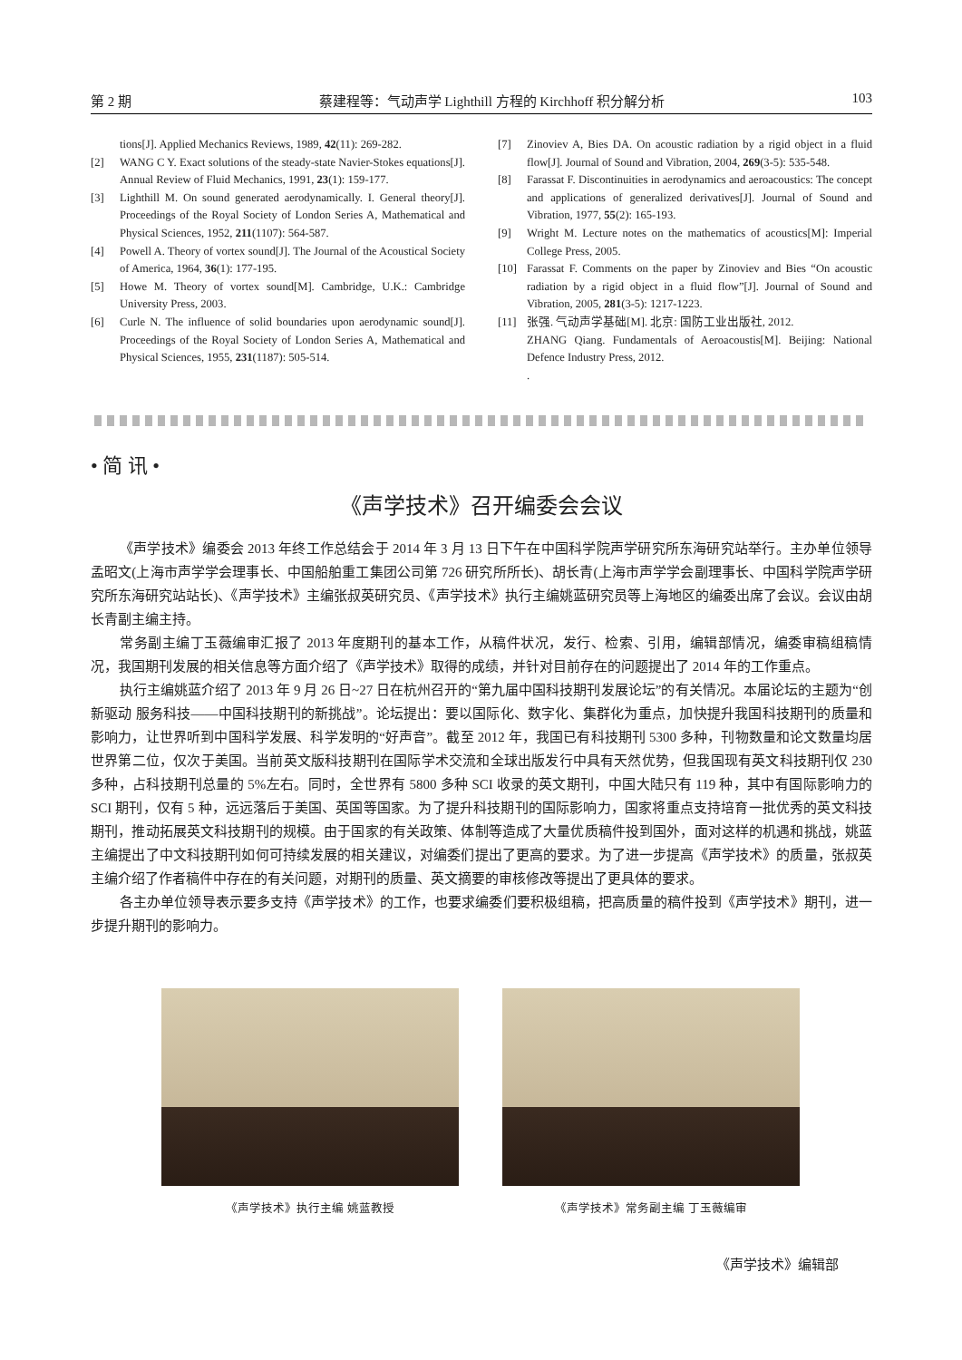第 2 期 蔡建程等：气动声学 Lighthill 方程的 Kirchhoff 积分解分析 103
tions[J]. Applied Mechanics Reviews, 1989, 42(11): 269-282.
[2] WANG C Y. Exact solutions of the steady-state Navier-Stokes equations[J]. Annual Review of Fluid Mechanics, 1991, 23(1): 159-177.
[3] Lighthill M. On sound generated aerodynamically. I. General theory[J]. Proceedings of the Royal Society of London Series A, Mathematical and Physical Sciences, 1952, 211(1107): 564-587.
[4] Powell A. Theory of vortex sound[J]. The Journal of the Acoustical Society of America, 1964, 36(1): 177-195.
[5] Howe M. Theory of vortex sound[M]. Cambridge, U.K.: Cambridge University Press, 2003.
[6] Curle N. The influence of solid boundaries upon aerodynamic sound[J]. Proceedings of the Royal Society of London Series A, Mathematical and Physical Sciences, 1955, 231(1187): 505-514.
[7] Zinoviev A, Bies DA. On acoustic radiation by a rigid object in a fluid flow[J]. Journal of Sound and Vibration, 2004, 269(3-5): 535-548.
[8] Farassat F. Discontinuities in aerodynamics and aeroacoustics: The concept and applications of generalized derivatives[J]. Journal of Sound and Vibration, 1977, 55(2): 165-193.
[9] Wright M. Lecture notes on the mathematics of acoustics[M]: Imperial College Press, 2005.
[10] Farassat F. Comments on the paper by Zinoviev and Bies “On acoustic radiation by a rigid object in a fluid flow”[J]. Journal of Sound and Vibration, 2005, 281(3-5): 1217-1223.
[11] 张强. 气动声学基础[M]. 北京: 国防工业出版社, 2012.
ZHANG Qiang. Fundamentals of Aeroacoustis[M]. Beijing: National Defence Industry Press, 2012.
.
• 简 讯 •
《声学技术》召开编委会会议
《声学技术》编委会 2013 年终工作总结会于 2014 年 3 月 13 日下午在中国科学院声学研究所东海研究站举行。主办单位领导孟昭文(上海市声学学会理事长、中国船舶重工集团公司第 726 研究所所长)、胡长青(上海市声学学会副理事长、中国科学院声学研究所东海研究站站长)、《声学技术》主编张叔英研究员、《声学技术》执行主编姚蓝研究员等上海地区的编委出席了会议。会议由胡长青副主编主持。
常务副主编丁玉薇编审汇报了 2013 年度期刊的基本工作，从稿件状况，发行、检索、引用，编辑部情况，编委审稿组稿情况，我国期刊发展的相关信息等方面介绍了《声学技术》取得的成绩，并针对目前存在的问题提出了 2014 年的工作重点。
执行主编姚蓝介绍了 2013 年 9 月 26 日~27 日在杭州召开的“第九届中国科技期刊发展论坛”的有关情况。本届论坛的主题为“创新驱动 服务科技——中国科技期刊的新挑战”。论坛提出：要以国际化、数字化、集群化为重点，加快提升我国科技期刊的质量和影响力，让世界听到中国科学发展、科学发明的“好声音”。截至 2012 年，我国已有科技期刊 5300 多种，刊物数量和论文数量均居世界第二位，仅次于美国。当前英文版科技期刊在国际学术交流和全球出版发行中具有天然优势，但我国现有英文科技期刊仅 230 多种，占科技期刊总量的 5%左右。同时，全世界有 5800 多种 SCI 收录的英文期刊，中国大陆只有 119 种，其中有国际影响力的 SCI 期刊，仅有 5 种，远远落后于美国、英国等国家。为了提升科技期刊的国际影响力，国家将重点支持培育一批优秀的英文科技期刊，推动拓展英文科技期刊的规模。由于国家的有关政策、体制等造成了大量优质稿件投到国外，面对这样的机遇和挑战，姚蓝主编提出了中文科技期刊如何可持续发展的相关建议，对编委们提出了更高的要求。为了进一步提高《声学技术》的质量，张叔英主编介绍了作者稿件中存在的有关问题，对期刊的质量、英文摘要的审核修改等提出了更具体的要求。
各主办单位领导表示要多支持《声学技术》的工作，也要求编委们要积极组稿，把高质量的稿件投到《声学技术》期刊，进一步提升期刊的影响力。
《声学技术》执行主编 姚蓝教授 《声学技术》常务副主编 丁玉薇编审
《声学技术》编辑部